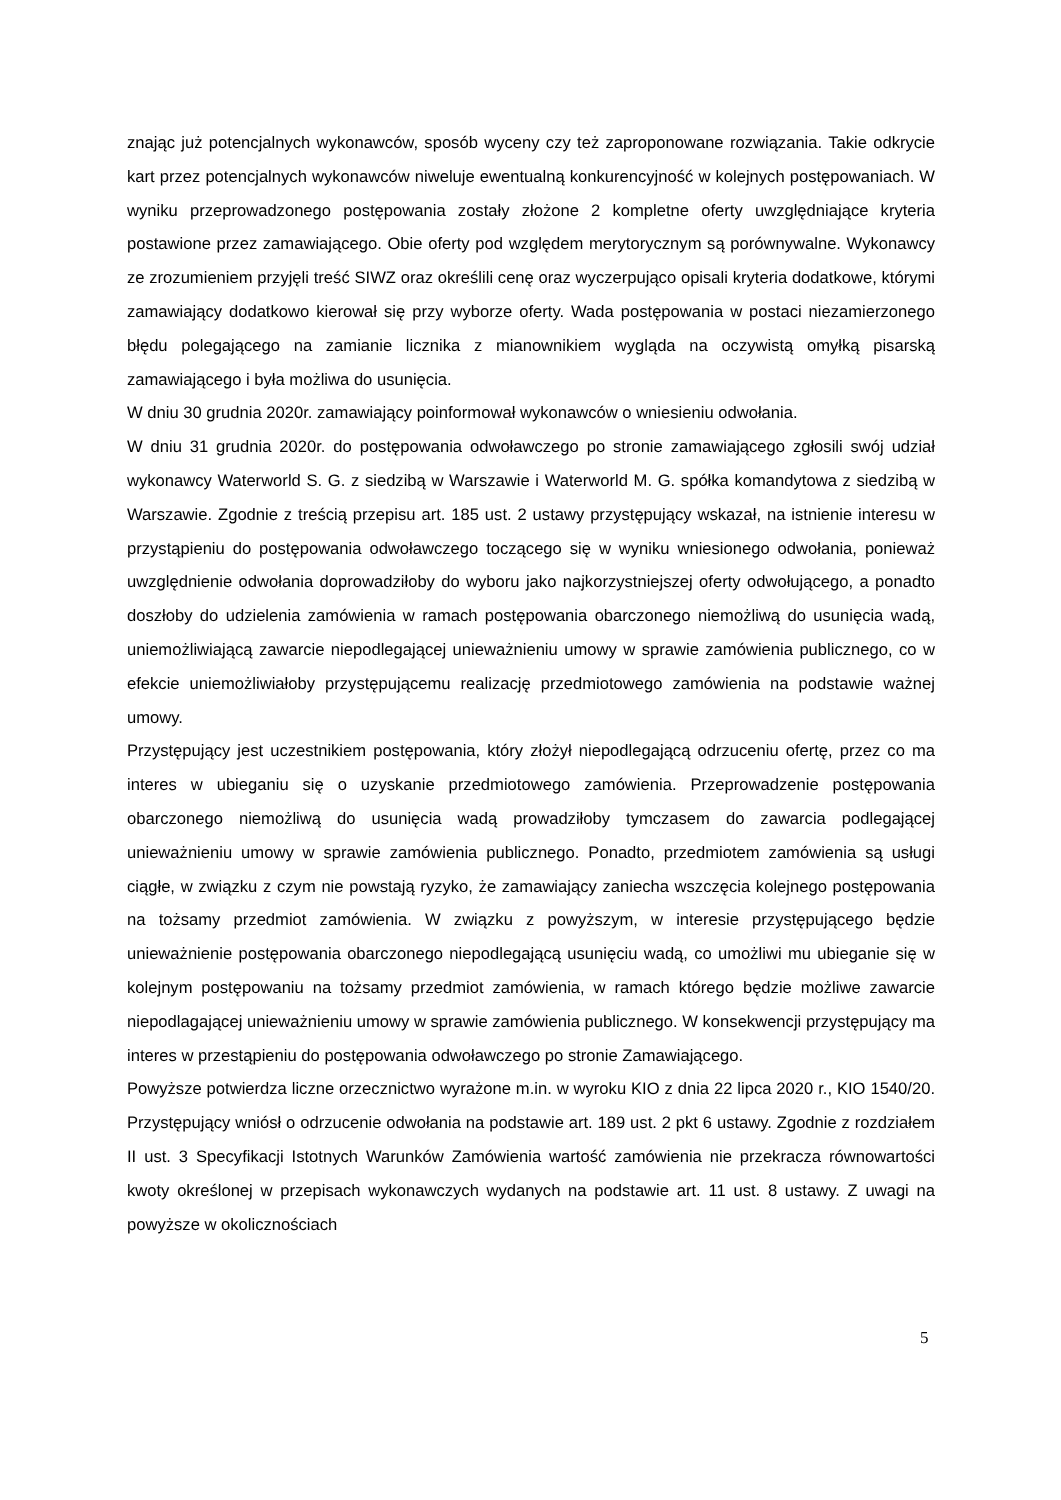znając już potencjalnych wykonawców, sposób wyceny czy też zaproponowane rozwiązania. Takie odkrycie kart przez potencjalnych wykonawców niweluje ewentualną konkurencyjność w kolejnych postępowaniach. W wyniku przeprowadzonego postępowania zostały złożone 2 kompletne oferty uwzględniające kryteria postawione przez zamawiającego. Obie oferty pod względem merytorycznym są porównywalne. Wykonawcy ze zrozumieniem przyjęli treść SIWZ oraz określili cenę oraz wyczerpująco opisali kryteria dodatkowe, którymi zamawiający dodatkowo kierował się przy wyborze oferty. Wada postępowania w postaci niezamierzonego błędu polegającego na zamianie licznika z mianownikiem wygląda na oczywistą omyłką pisarską zamawiającego i była możliwa do usunięcia.
W dniu 30 grudnia 2020r. zamawiający poinformował wykonawców o wniesieniu odwołania.
W dniu 31 grudnia 2020r. do postępowania odwoławczego po stronie zamawiającego zgłosili swój udział wykonawcy Waterworld S. G. z siedzibą w Warszawie i Waterworld M. G. spółka komandytowa z siedzibą w Warszawie. Zgodnie z treścią przepisu art. 185 ust. 2 ustawy przystępujący wskazał, na istnienie interesu w przystąpieniu do postępowania odwoławczego toczącego się w wyniku wniesionego odwołania, ponieważ uwzględnienie odwołania doprowadziłoby do wyboru jako najkorzystniejszej oferty odwołującego, a ponadto doszłoby do udzielenia zamówienia w ramach postępowania obarczonego niemożliwą do usunięcia wadą, uniemożliwiającą zawarcie niepodlegającej unieważnieniu umowy w sprawie zamówienia publicznego, co w efekcie uniemożliwiałoby przystępującemu realizację przedmiotowego zamówienia na podstawie ważnej umowy.
Przystępujący jest uczestnikiem postępowania, który złożył niepodlegającą odrzuceniu ofertę, przez co ma interes w ubieganiu się o uzyskanie przedmiotowego zamówienia. Przeprowadzenie postępowania obarczonego niemożliwą do usunięcia wadą prowadziłoby tymczasem do zawarcia podlegającej unieważnieniu umowy w sprawie zamówienia publicznego. Ponadto, przedmiotem zamówienia są usługi ciągłe, w związku z czym nie powstają ryzyko, że zamawiający zaniecha wszczęcia kolejnego postępowania na tożsamy przedmiot zamówienia. W związku z powyższym, w interesie przystępującego będzie unieważnienie postępowania obarczonego niepodlegającą usunięciu wadą, co umożliwi mu ubieganie się w kolejnym postępowaniu na tożsamy przedmiot zamówienia, w ramach którego będzie możliwe zawarcie niepodlagającej unieważnieniu umowy w sprawie zamówienia publicznego. W konsekwencji przystępujący ma interes w przestąpieniu do postępowania odwoławczego po stronie Zamawiającego.
Powyższe potwierdza liczne orzecznictwo wyrażone m.in. w wyroku KIO z dnia 22 lipca 2020 r., KIO 1540/20. Przystępujący wniósł o odrzucenie odwołania na podstawie art. 189 ust. 2 pkt 6 ustawy. Zgodnie z rozdziałem II ust. 3 Specyfikacji Istotnych Warunków Zamówienia wartość zamówienia nie przekracza równowartości kwoty określonej w przepisach wykonawczych wydanych na podstawie art. 11 ust. 8 ustawy. Z uwagi na powyższe w okolicznościach
5